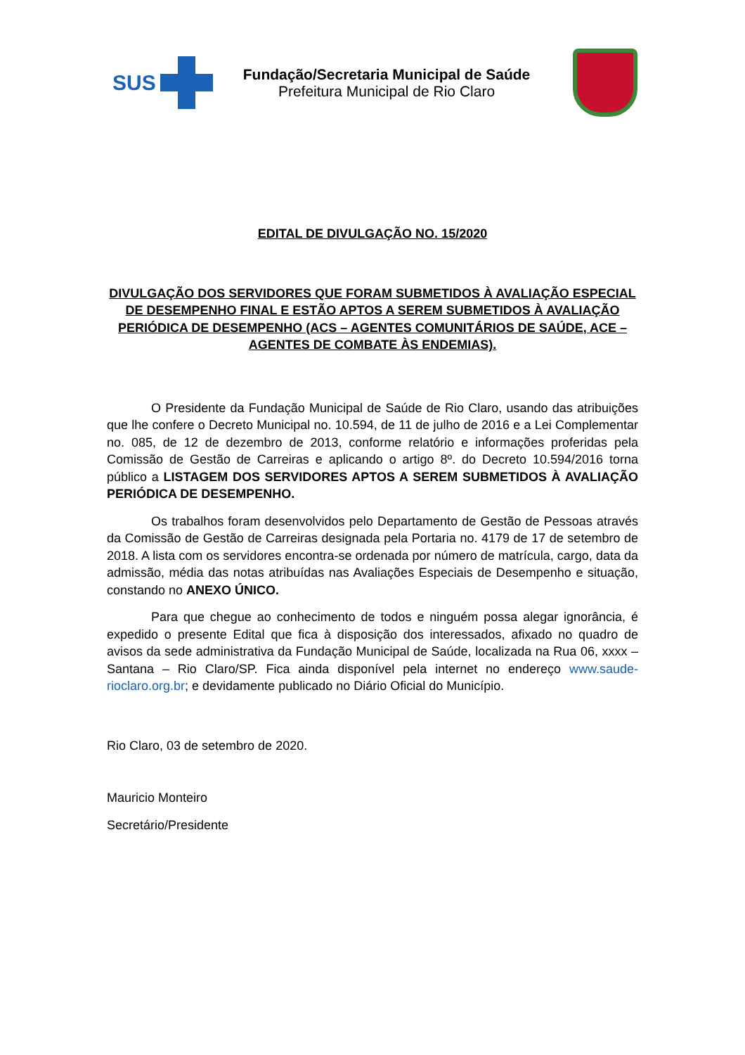SUS
Fundação/Secretaria Municipal de Saúde
Prefeitura Municipal de Rio Claro
EDITAL DE DIVULGAÇÃO NO. 15/2020
DIVULGAÇÃO DOS SERVIDORES QUE FORAM SUBMETIDOS À AVALIAÇÃO ESPECIAL DE DESEMPENHO FINAL E ESTÃO APTOS A SEREM SUBMETIDOS À AVALIAÇÃO PERIÓDICA DE DESEMPENHO (ACS – AGENTES COMUNITÁRIOS DE SAÚDE, ACE – AGENTES DE COMBATE ÀS ENDEMIAS).
O Presidente da Fundação Municipal de Saúde de Rio Claro, usando das atribuições que lhe confere o Decreto Municipal no. 10.594, de 11 de julho de 2016 e a Lei Complementar no. 085, de 12 de dezembro de 2013, conforme relatório e informações proferidas pela Comissão de Gestão de Carreiras e aplicando o artigo 8º. do Decreto 10.594/2016 torna público a LISTAGEM DOS SERVIDORES APTOS A SEREM SUBMETIDOS À AVALIAÇÃO PERIÓDICA DE DESEMPENHO.
Os trabalhos foram desenvolvidos pelo Departamento de Gestão de Pessoas através da Comissão de Gestão de Carreiras designada pela Portaria no. 4179 de 17 de setembro de 2018. A lista com os servidores encontra-se ordenada por número de matrícula, cargo, data da admissão, média das notas atribuídas nas Avaliações Especiais de Desempenho e situação, constando no ANEXO ÚNICO.
Para que chegue ao conhecimento de todos e ninguém possa alegar ignorância, é expedido o presente Edital que fica à disposição dos interessados, afixado no quadro de avisos da sede administrativa da Fundação Municipal de Saúde, localizada na Rua 06, xxxx – Santana – Rio Claro/SP. Fica ainda disponível pela internet no endereço www.saude-rioclaro.org.br; e devidamente publicado no Diário Oficial do Município.
Rio Claro, 03 de setembro de 2020.
Mauricio Monteiro
Secretário/Presidente